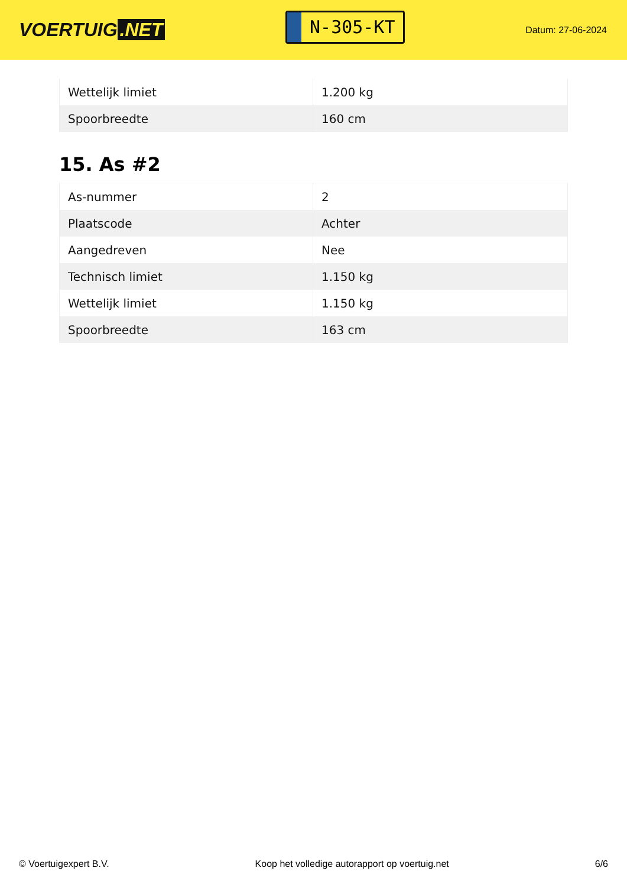VOERTUIG.NET
N-305-KT
Datum: 27-06-2024
| Wettelijk limiet | 1.200 kg |
| Spoorbreedte | 160 cm |
15. As #2
| As-nummer | 2 |
| Plaatscode | Achter |
| Aangedreven | Nee |
| Technisch limiet | 1.150 kg |
| Wettelijk limiet | 1.150 kg |
| Spoorbreedte | 163 cm |
© Voertuigexpert B.V. Koop het volledige autorapport op voertuig.net 6/6